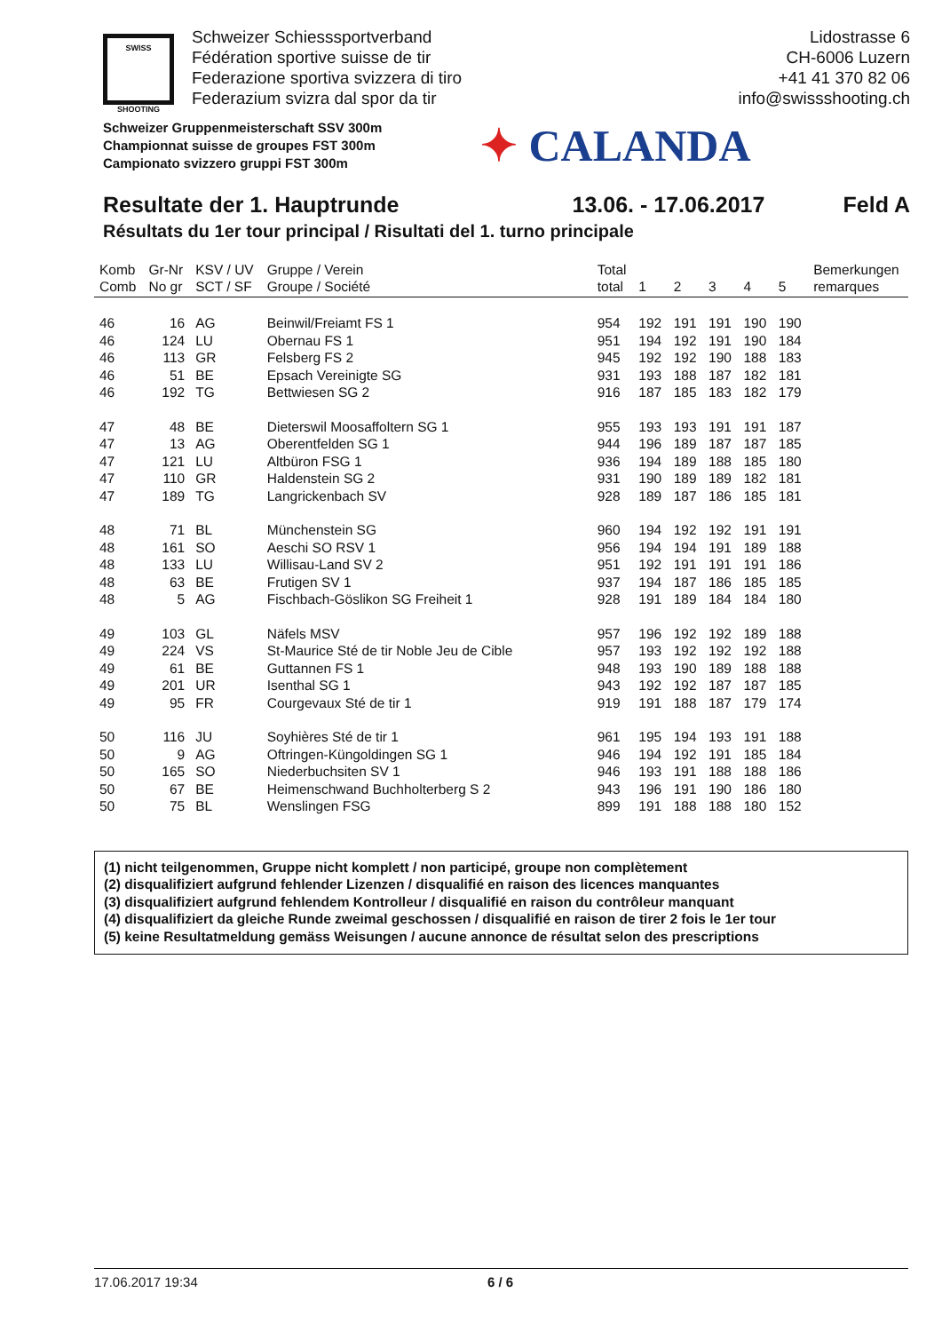SWISS
SHOOTING
Schweizer Schiesssportverband
Fédération sportive suisse de tir
Federazione sportiva svizzera di tiro
Federazium svizra dal spor da tir
Lidostrasse 6
CH-6006 Luzern
+41 41 370 82 06
info@swissshooting.ch
Schweizer Gruppenmeisterschaft SSV 300m
Championnat suisse de groupes FST 300m
Campionato svizzero gruppi FST 300m
✦ CALANDA
Resultate der 1. Hauptrunde 13.06. - 17.06.2017 Feld A
Résultats du 1er tour principal / Risultati del 1. turno principale
| Komb Comb | Gr-Nr No gr | KSV / UV SCT / SF | Gruppe / Verein Groupe / Société | Total total | 1 | 2 | 3 | 4 | 5 | Bemerkungen remarques |
| --- | --- | --- | --- | --- | --- | --- | --- | --- | --- | --- |
| 46 | 16 | AG | Beinwil/Freiamt FS 1 | 954 | 192 | 191 | 191 | 190 | 190 | |
| 46 | 124 | LU | Obernau FS 1 | 951 | 194 | 192 | 191 | 190 | 184 | |
| 46 | 113 | GR | Felsberg FS 2 | 945 | 192 | 192 | 190 | 188 | 183 | |
| 46 | 51 | BE | Epsach Vereinigte SG | 931 | 193 | 188 | 187 | 182 | 181 | |
| 46 | 192 | TG | Bettwiesen SG 2 | 916 | 187 | 185 | 183 | 182 | 179 | |
| 47 | 48 | BE | Dieterswil Moosaffoltern SG 1 | 955 | 193 | 193 | 191 | 191 | 187 | |
| 47 | 13 | AG | Oberentfelden SG 1 | 944 | 196 | 189 | 187 | 187 | 185 | |
| 47 | 121 | LU | Altbüron FSG 1 | 936 | 194 | 189 | 188 | 185 | 180 | |
| 47 | 110 | GR | Haldenstein SG 2 | 931 | 190 | 189 | 189 | 182 | 181 | |
| 47 | 189 | TG | Langrickenbach SV | 928 | 189 | 187 | 186 | 185 | 181 | |
| 48 | 71 | BL | Münchenstein SG | 960 | 194 | 192 | 192 | 191 | 191 | |
| 48 | 161 | SO | Aeschi SO RSV 1 | 956 | 194 | 194 | 191 | 189 | 188 | |
| 48 | 133 | LU | Willisau-Land SV 2 | 951 | 192 | 191 | 191 | 191 | 186 | |
| 48 | 63 | BE | Frutigen SV 1 | 937 | 194 | 187 | 186 | 185 | 185 | |
| 48 | 5 | AG | Fischbach-Göslikon SG Freiheit 1 | 928 | 191 | 189 | 184 | 184 | 180 | |
| 49 | 103 | GL | Näfels MSV | 957 | 196 | 192 | 192 | 189 | 188 | |
| 49 | 224 | VS | St-Maurice Sté de tir Noble Jeu de Cible | 957 | 193 | 192 | 192 | 192 | 188 | |
| 49 | 61 | BE | Guttannen FS 1 | 948 | 193 | 190 | 189 | 188 | 188 | |
| 49 | 201 | UR | Isenthal SG 1 | 943 | 192 | 192 | 187 | 187 | 185 | |
| 49 | 95 | FR | Courgevaux Sté de tir 1 | 919 | 191 | 188 | 187 | 179 | 174 | |
| 50 | 116 | JU | Soyhières Sté de tir 1 | 961 | 195 | 194 | 193 | 191 | 188 | |
| 50 | 9 | AG | Oftringen-Küngoldingen SG 1 | 946 | 194 | 192 | 191 | 185 | 184 | |
| 50 | 165 | SO | Niederbuchsiten SV 1 | 946 | 193 | 191 | 188 | 188 | 186 | |
| 50 | 67 | BE | Heimenschwand Buchholterberg S 2 | 943 | 196 | 191 | 190 | 186 | 180 | |
| 50 | 75 | BL | Wenslingen FSG | 899 | 191 | 188 | 188 | 180 | 152 | |
(1) nicht teilgenommen, Gruppe nicht komplett / non participé, groupe non complètement
(2) disqualifiziert aufgrund fehlender Lizenzen / disqualifié en raison des licences manquantes
(3) disqualifiziert aufgrund fehlendem Kontrolleur / disqualifié en raison du contrôleur manquant
(4) disqualifiziert da gleiche Runde zweimal geschossen / disqualifié en raison de tirer 2 fois le 1er tour
(5) keine Resultatmeldung gemäss Weisungen / aucune annonce de résultat selon des prescriptions
17.06.2017 19:34 6 / 6